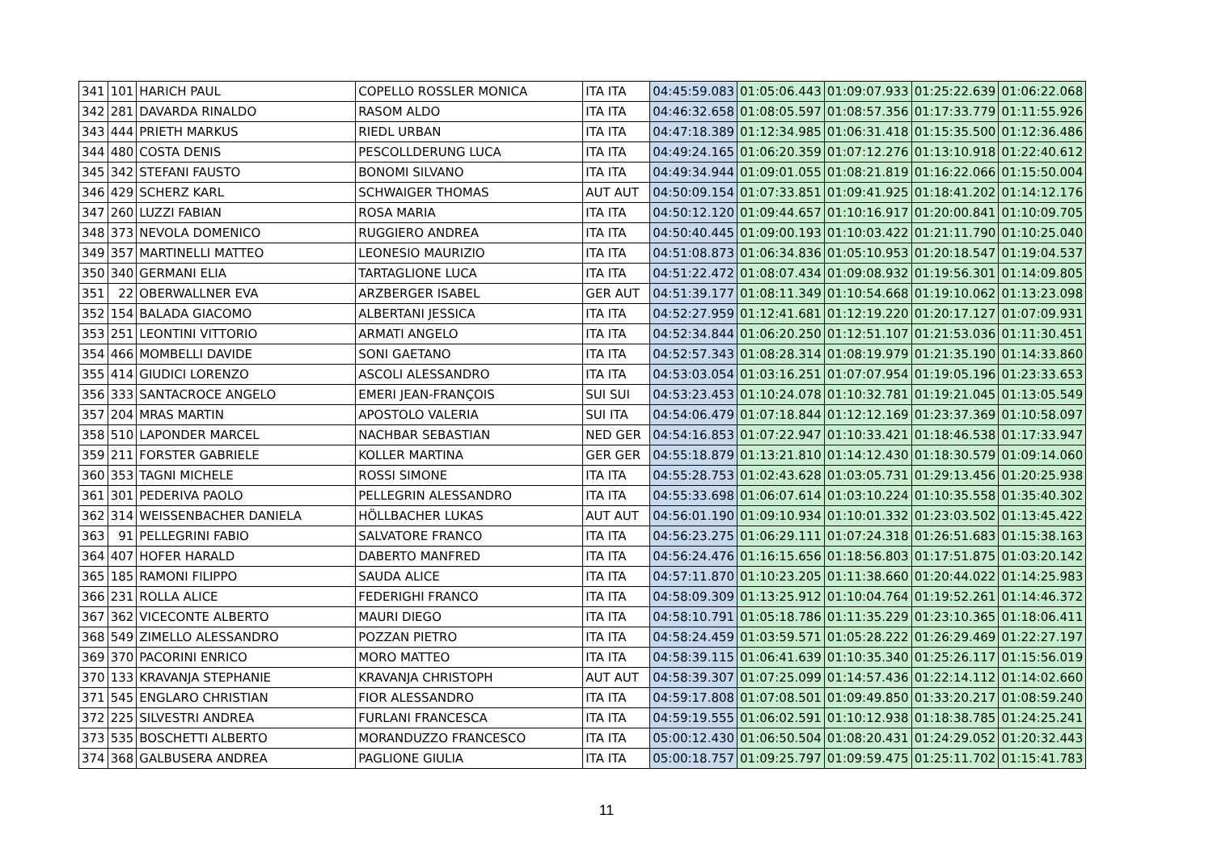| 341 | 101 | HARICH PAUL | COPELLO ROSSLER MONICA | ITA ITA | 04:45:59.083 | 01:05:06.443 | 01:09:07.933 | 01:25:22.639 | 01:06:22.068 |
| 342 | 281 | DAVARDA RINALDO | RASOM ALDO | ITA ITA | 04:46:32.658 | 01:08:05.597 | 01:08:57.356 | 01:17:33.779 | 01:11:55.926 |
| 343 | 444 | PRIETH MARKUS | RIEDL URBAN | ITA ITA | 04:47:18.389 | 01:12:34.985 | 01:06:31.418 | 01:15:35.500 | 01:12:36.486 |
| 344 | 480 | COSTA DENIS | PESCOLLDERUNG LUCA | ITA ITA | 04:49:24.165 | 01:06:20.359 | 01:07:12.276 | 01:13:10.918 | 01:22:40.612 |
| 345 | 342 | STEFANI FAUSTO | BONOMI SILVANO | ITA ITA | 04:49:34.944 | 01:09:01.055 | 01:08:21.819 | 01:16:22.066 | 01:15:50.004 |
| 346 | 429 | SCHERZ KARL | SCHWAIGER THOMAS | AUT AUT | 04:50:09.154 | 01:07:33.851 | 01:09:41.925 | 01:18:41.202 | 01:14:12.176 |
| 347 | 260 | LUZZI FABIAN | ROSA MARIA | ITA ITA | 04:50:12.120 | 01:09:44.657 | 01:10:16.917 | 01:20:00.841 | 01:10:09.705 |
| 348 | 373 | NEVOLA DOMENICO | RUGGIERO ANDREA | ITA ITA | 04:50:40.445 | 01:09:00.193 | 01:10:03.422 | 01:21:11.790 | 01:10:25.040 |
| 349 | 357 | MARTINELLI MATTEO | LEONESIO MAURIZIO | ITA ITA | 04:51:08.873 | 01:06:34.836 | 01:05:10.953 | 01:20:18.547 | 01:19:04.537 |
| 350 | 340 | GERMANI ELIA | TARTAGLIONE LUCA | ITA ITA | 04:51:22.472 | 01:08:07.434 | 01:09:08.932 | 01:19:56.301 | 01:14:09.805 |
| 351 | 22 | OBERWALLNER EVA | ARZBERGER ISABEL | GER AUT | 04:51:39.177 | 01:08:11.349 | 01:10:54.668 | 01:19:10.062 | 01:13:23.098 |
| 352 | 154 | BALADA GIACOMO | ALBERTANI JESSICA | ITA ITA | 04:52:27.959 | 01:12:41.681 | 01:12:19.220 | 01:20:17.127 | 01:07:09.931 |
| 353 | 251 | LEONTINI VITTORIO | ARMATI ANGELO | ITA ITA | 04:52:34.844 | 01:06:20.250 | 01:12:51.107 | 01:21:53.036 | 01:11:30.451 |
| 354 | 466 | MOMBELLI DAVIDE | SONI GAETANO | ITA ITA | 04:52:57.343 | 01:08:28.314 | 01:08:19.979 | 01:21:35.190 | 01:14:33.860 |
| 355 | 414 | GIUDICI LORENZO | ASCOLI ALESSANDRO | ITA ITA | 04:53:03.054 | 01:03:16.251 | 01:07:07.954 | 01:19:05.196 | 01:23:33.653 |
| 356 | 333 | SANTACROCE ANGELO | EMERI JEAN-FRANÇOIS | SUI SUI | 04:53:23.453 | 01:10:24.078 | 01:10:32.781 | 01:19:21.045 | 01:13:05.549 |
| 357 | 204 | MRAS MARTIN | APOSTOLO VALERIA | SUI ITA | 04:54:06.479 | 01:07:18.844 | 01:12:12.169 | 01:23:37.369 | 01:10:58.097 |
| 358 | 510 | LAPONDER MARCEL | NACHBAR SEBASTIAN | NED GER | 04:54:16.853 | 01:07:22.947 | 01:10:33.421 | 01:18:46.538 | 01:17:33.947 |
| 359 | 211 | FORSTER GABRIELE | KOLLER MARTINA | GER GER | 04:55:18.879 | 01:13:21.810 | 01:14:12.430 | 01:18:30.579 | 01:09:14.060 |
| 360 | 353 | TAGNI MICHELE | ROSSI SIMONE | ITA ITA | 04:55:28.753 | 01:02:43.628 | 01:03:05.731 | 01:29:13.456 | 01:20:25.938 |
| 361 | 301 | PEDERIVA PAOLO | PELLEGRIN ALESSANDRO | ITA ITA | 04:55:33.698 | 01:06:07.614 | 01:03:10.224 | 01:10:35.558 | 01:35:40.302 |
| 362 | 314 | WEISSENBACHER DANIELA | HÖLLBACHER LUKAS | AUT AUT | 04:56:01.190 | 01:09:10.934 | 01:10:01.332 | 01:23:03.502 | 01:13:45.422 |
| 363 | 91 | PELLEGRINI FABIO | SALVATORE FRANCO | ITA ITA | 04:56:23.275 | 01:06:29.111 | 01:07:24.318 | 01:26:51.683 | 01:15:38.163 |
| 364 | 407 | HOFER HARALD | DABERTO MANFRED | ITA ITA | 04:56:24.476 | 01:16:15.656 | 01:18:56.803 | 01:17:51.875 | 01:03:20.142 |
| 365 | 185 | RAMONI FILIPPO | SAUDA ALICE | ITA ITA | 04:57:11.870 | 01:10:23.205 | 01:11:38.660 | 01:20:44.022 | 01:14:25.983 |
| 366 | 231 | ROLLA ALICE | FEDERIGHI FRANCO | ITA ITA | 04:58:09.309 | 01:13:25.912 | 01:10:04.764 | 01:19:52.261 | 01:14:46.372 |
| 367 | 362 | VICECONTE ALBERTO | MAURI DIEGO | ITA ITA | 04:58:10.791 | 01:05:18.786 | 01:11:35.229 | 01:23:10.365 | 01:18:06.411 |
| 368 | 549 | ZIMELLO ALESSANDRO | POZZAN PIETRO | ITA ITA | 04:58:24.459 | 01:03:59.571 | 01:05:28.222 | 01:26:29.469 | 01:22:27.197 |
| 369 | 370 | PACORINI ENRICO | MORO MATTEO | ITA ITA | 04:58:39.115 | 01:06:41.639 | 01:10:35.340 | 01:25:26.117 | 01:15:56.019 |
| 370 | 133 | KRAVANJA STEPHANIE | KRAVANJA CHRISTOPH | AUT AUT | 04:58:39.307 | 01:07:25.099 | 01:14:57.436 | 01:22:14.112 | 01:14:02.660 |
| 371 | 545 | ENGLARO CHRISTIAN | FIOR ALESSANDRO | ITA ITA | 04:59:17.808 | 01:07:08.501 | 01:09:49.850 | 01:33:20.217 | 01:08:59.240 |
| 372 | 225 | SILVESTRI ANDREA | FURLANI FRANCESCA | ITA ITA | 04:59:19.555 | 01:06:02.591 | 01:10:12.938 | 01:18:38.785 | 01:24:25.241 |
| 373 | 535 | BOSCHETTI ALBERTO | MORANDUZZO FRANCESCO | ITA ITA | 05:00:12.430 | 01:06:50.504 | 01:08:20.431 | 01:24:29.052 | 01:20:32.443 |
| 374 | 368 | GALBUSERA ANDREA | PAGLIONE GIULIA | ITA ITA | 05:00:18.757 | 01:09:25.797 | 01:09:59.475 | 01:25:11.702 | 01:15:41.783 |
11